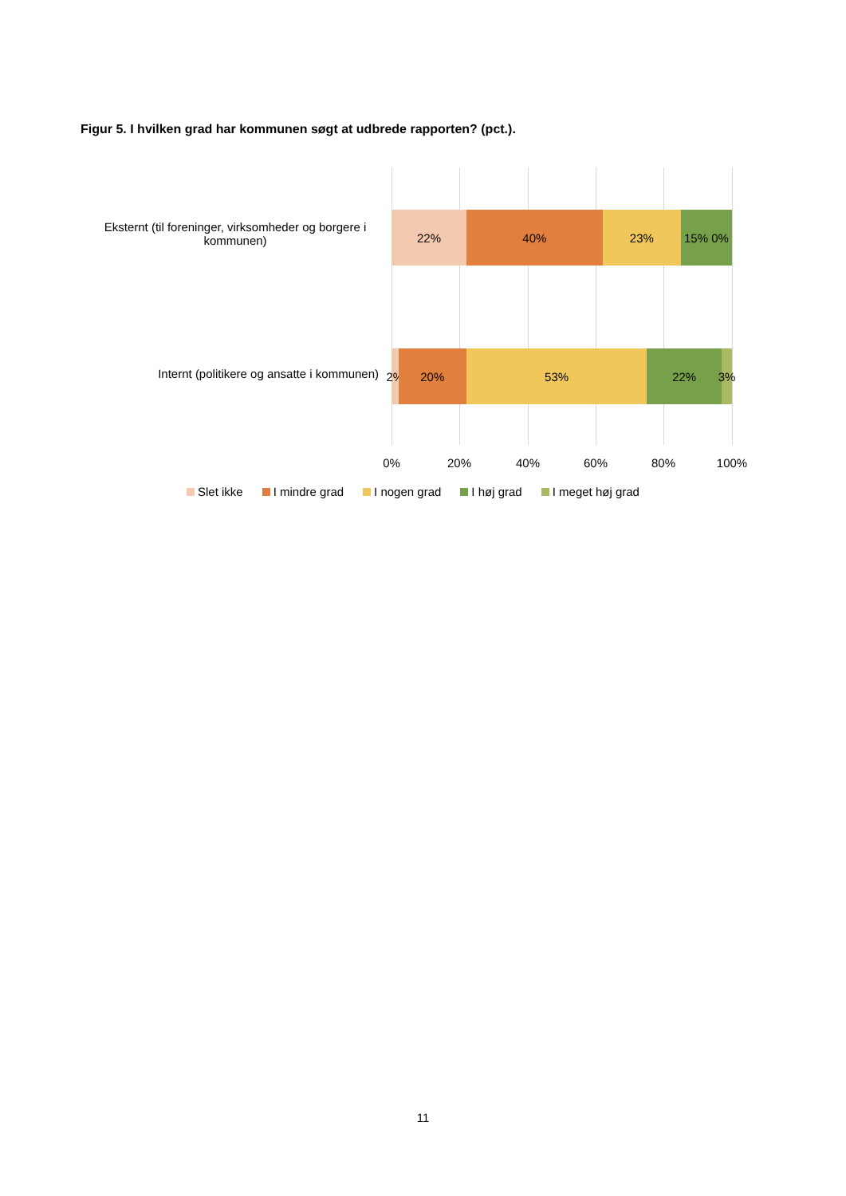Figur 5. I hvilken grad har kommunen søgt at udbrede rapporten? (pct.).
Eksternt (til foreninger, virksomheder og borgere i kommunen)
22% 40% 23% 15% 0%
Internt (politikere og ansatte i kommunen)
2% 20% 53% 22% 3%
0% 20% 40% 60% 80% 100%
Slet ikke I mindre grad I nogen grad I høj grad I meget høj grad
11